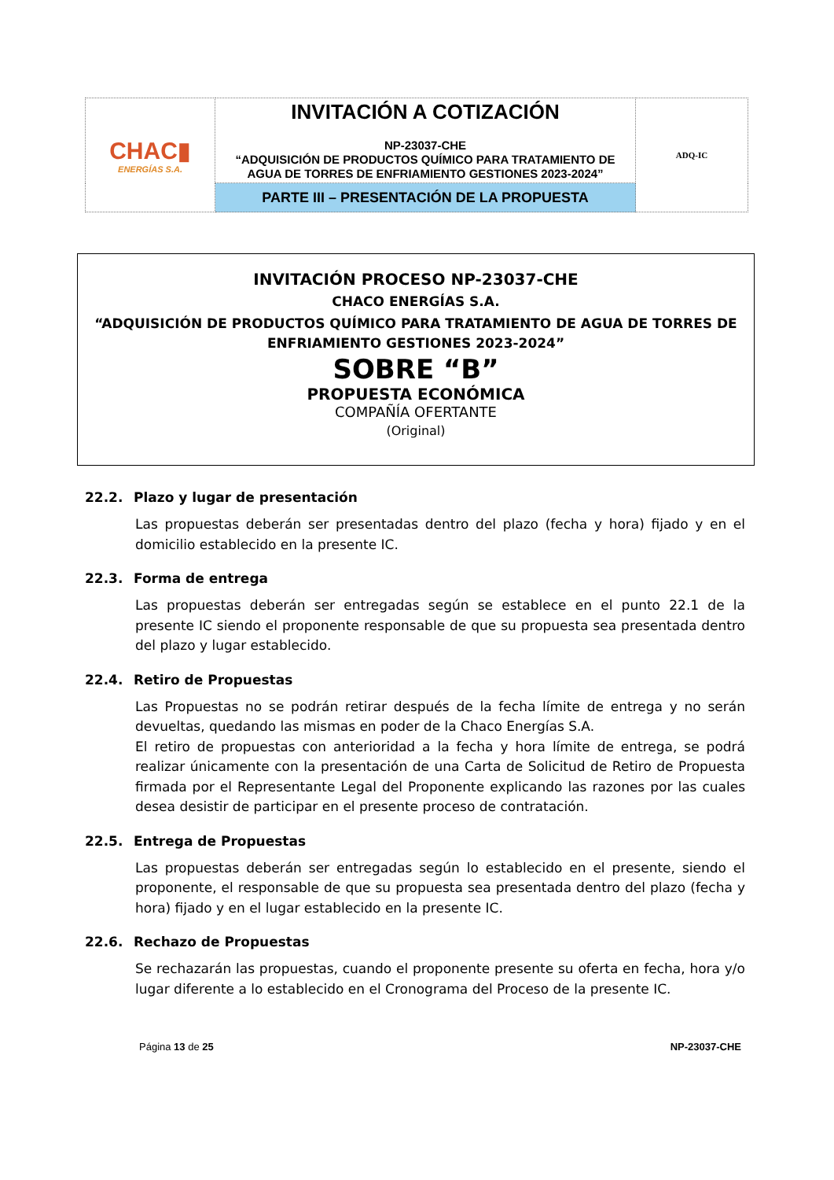| CHAC▮ ENERGÍAS S.A. | INVITACIÓN A COTIZACIÓN NP-23037-CHE “ADQUISICIÓN DE PRODUCTOS QUÍMICO PARA TRATAMIENTO DE AGUA DE TORRES DE ENFRIAMIENTO GESTIONES 2023-2024” | ADQ-IC |
| | PARTE III – PRESENTACIÓN DE LA PROPUESTA | |
INVITACIÓN PROCESO NP-23037-CHE
CHACO ENERGÍAS S.A.
“ADQUISICIÓN DE PRODUCTOS QUÍMICO PARA TRATAMIENTO DE AGUA DE TORRES DE ENFRIAMIENTO GESTIONES 2023-2024”
SOBRE “B”
PROPUESTA ECONÓMICA
COMPAÑÍA OFERTANTE
(Original)
22.2. Plazo y lugar de presentación
Las propuestas deberán ser presentadas dentro del plazo (fecha y hora) fijado y en el domicilio establecido en la presente IC.
22.3. Forma de entrega
Las propuestas deberán ser entregadas según se establece en el punto 22.1 de la presente IC siendo el proponente responsable de que su propuesta sea presentada dentro del plazo y lugar establecido.
22.4. Retiro de Propuestas
Las Propuestas no se podrán retirar después de la fecha límite de entrega y no serán devueltas, quedando las mismas en poder de la Chaco Energías S.A.
El retiro de propuestas con anterioridad a la fecha y hora límite de entrega, se podrá realizar únicamente con la presentación de una Carta de Solicitud de Retiro de Propuesta firmada por el Representante Legal del Proponente explicando las razones por las cuales desea desistir de participar en el presente proceso de contratación.
22.5. Entrega de Propuestas
Las propuestas deberán ser entregadas según lo establecido en el presente, siendo el proponente, el responsable de que su propuesta sea presentada dentro del plazo (fecha y hora) fijado y en el lugar establecido en la presente IC.
22.6. Rechazo de Propuestas
Se rechazarán las propuestas, cuando el proponente presente su oferta en fecha, hora y/o lugar diferente a lo establecido en el Cronograma del Proceso de la presente IC.
Página 13 de 25 NP-23037-CHE